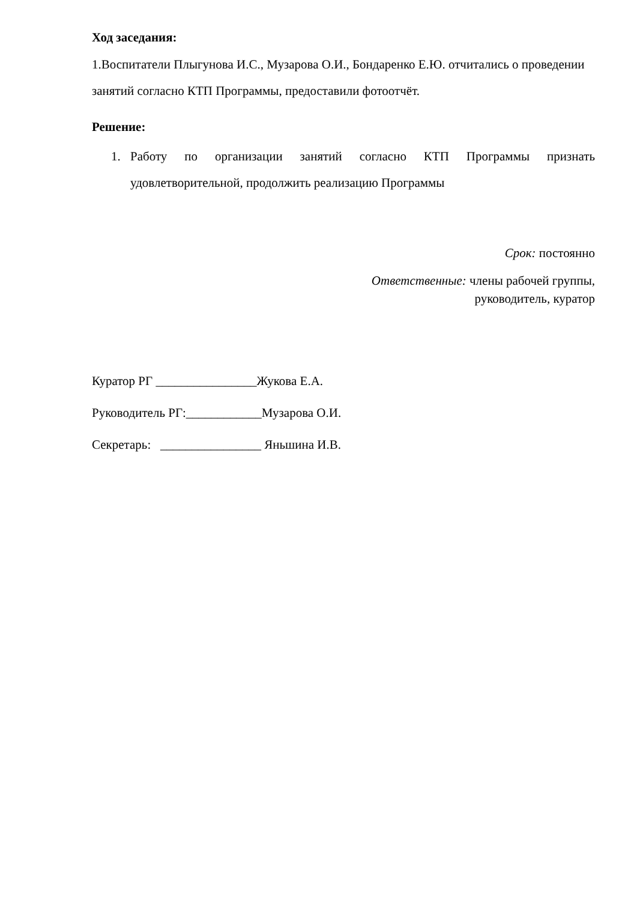Ход заседания:
1.Воспитатели Плыгунова И.С., Музарова О.И., Бондаренко Е.Ю. отчитались о проведении занятий согласно КТП Программы, предоставили фотоотчёт.
Решение:
1. Работу по организации занятий согласно КТП Программы признать удовлетворительной, продолжить реализацию Программы
Срок: постоянно
Ответственные: члены рабочей группы,
руководитель, куратор
Куратор РГ ________________Жукова Е.А.
Руководитель РГ:____________Музарова О.И.
Секретарь: ________________ Яньшина И.В.